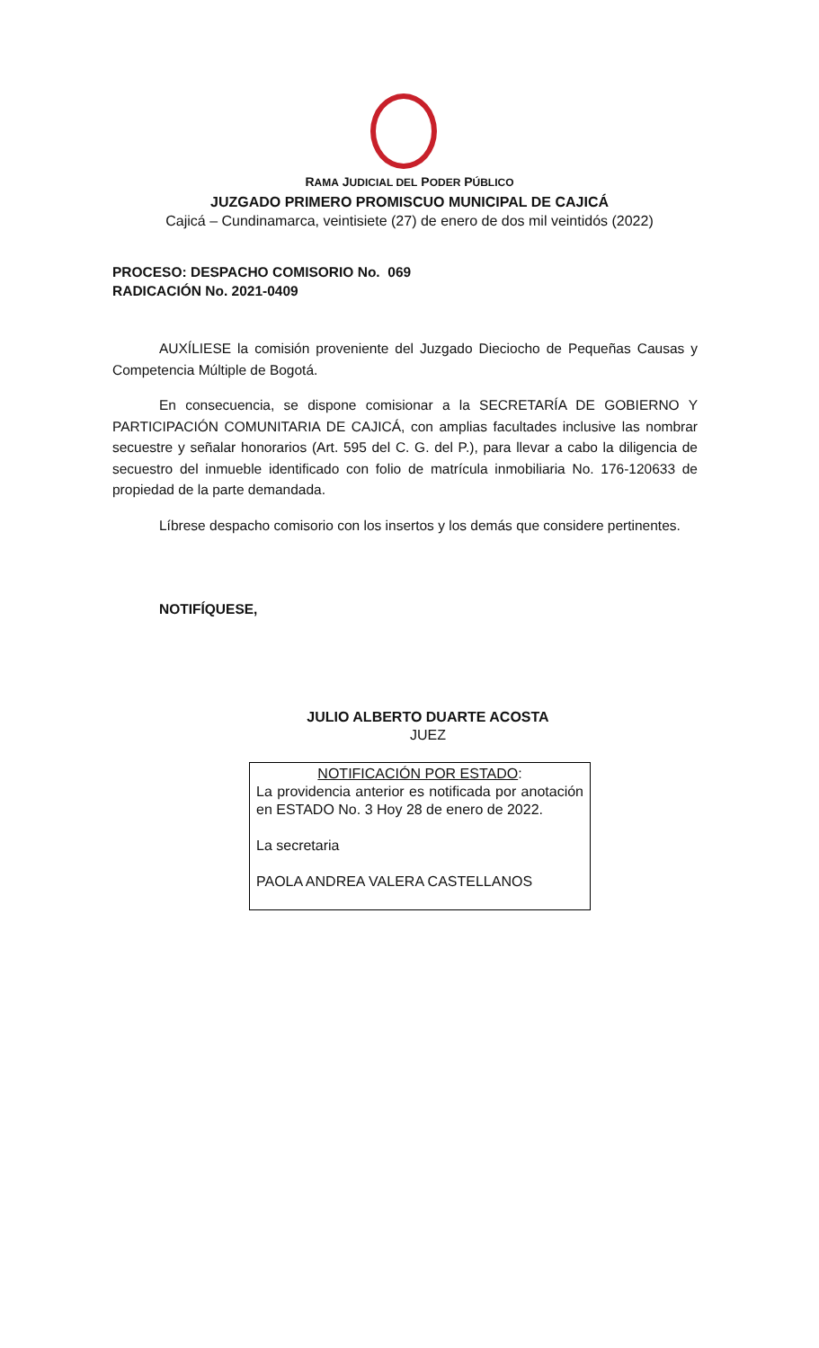RAMA JUDICIAL DEL PODER PÚBLICO
JUZGADO PRIMERO PROMISCUO MUNICIPAL DE CAJICÁ
Cajicá – Cundinamarca, veintisiete (27) de enero de dos mil veintidós (2022)
PROCESO: DESPACHO COMISORIO No. 069
RADICACIÓN No. 2021-0409
AUXÍLIESE la comisión proveniente del Juzgado Dieciocho de Pequeñas Causas y Competencia Múltiple de Bogotá.
En consecuencia, se dispone comisionar a la SECRETARÍA DE GOBIERNO Y PARTICIPACIÓN COMUNITARIA DE CAJICÁ, con amplias facultades inclusive las nombrar secuestre y señalar honorarios (Art. 595 del C. G. del P.), para llevar a cabo la diligencia de secuestro del inmueble identificado con folio de matrícula inmobiliaria No. 176-120633 de propiedad de la parte demandada.
Líbrese despacho comisorio con los insertos y los demás que considere pertinentes.
NOTIFÍQUESE,
JULIO ALBERTO DUARTE ACOSTA
JUEZ
NOTIFICACIÓN POR ESTADO:
La providencia anterior es notificada por anotación en ESTADO No. 3 Hoy 28 de enero de 2022.
La secretaria
PAOLA ANDREA VALERA CASTELLANOS